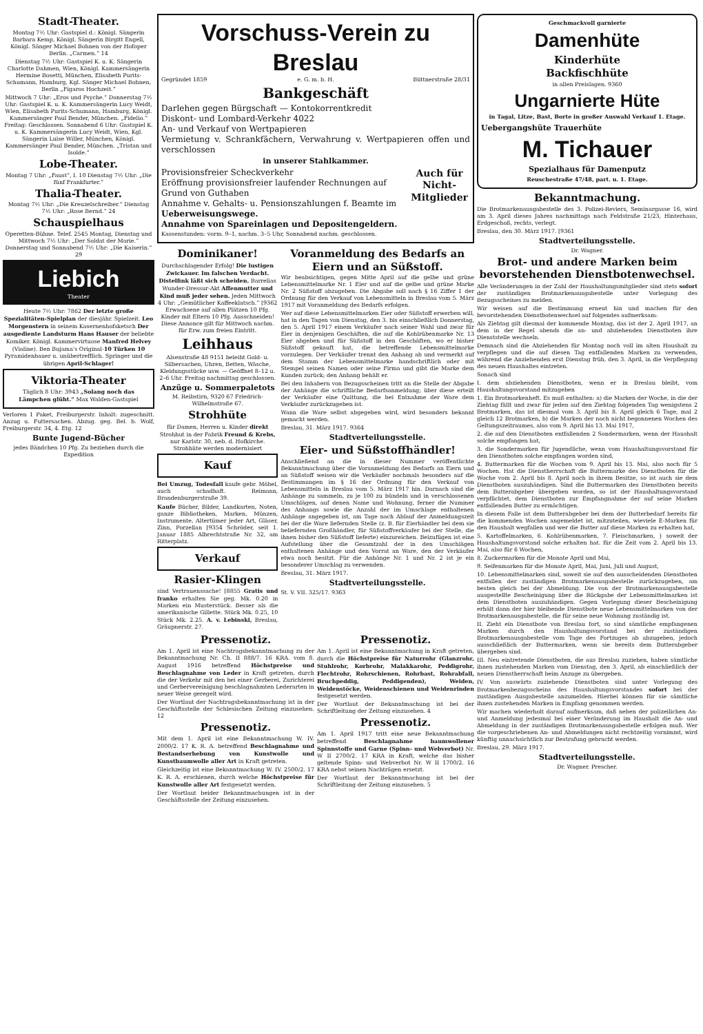Stadt-Theater.
Montag 7½ Uhr: Gastspiel d.: Königl. Sängerin Barbara Kemp, Königl. Sängerin Birgitt Engell, Königl. Sänger Michael Bohnen von der Hofoper Berlin. „Carmen.“ 14
Dienstag 7½ Uhr: Gastspiel K. u. K. Sängerin Charlotte Dahmen, Wien, Königl. Kammersängerin Hermine Bosetti, München, Elisabeth Purits-Schumann, Hamburg, Kgl. Sänger Michael Bohnen, Berlin „Figaros Hochzeit.“
Mittwoch 7 Uhr: „Eros und Psyche.“ Donnerstag 7½ Uhr: Gastspiel K. u. K. Kammersängerin Lucy Weidt, Wien, Elisabeth Purits-Schumann, Hamburg, Königl. Kammersänger Paul Bender, München. „Fidelio.“ Freitag: Geschlossen. Sonnabend 6 Uhr: Gastspiel K. u. K. Kammersängerin Lucy Weidt, Wien, Kgl. Sängerin Luise Willer, München, Königl. Kammersänger Paul Bender, München. „Tristan und Isolde.“
Lobe-Theater.
Montag 7 Uhr: „Faust“, I. 10 Dienstag 7½ Uhr: „Die fünf Frankfurter.“
Thalia-Theater.
Montag 7½ Uhr: „Die Kreuzelschreiber.“ Dienstag 7½ Uhr: „Rose Bernd.“ 24
Schauspielhaus
Operetten-Bühne. Telef. 2545 Montag, Dienstag und Mittwoch 7½ Uhr: „Der Soldat der Marie.“ Donnerstag und Sonnabend 7½ Uhr: „Die Kaiserin.“ 29
Liebich
Theater
Heute 7½ Uhr: 7862 Der letzte große Spezialitäten-Spielplan der diesjähr. Spielzeit. Leo Morgenstern in seinem Kasernenhofsketsch Der ausgediente Landsturm Hans Hauser der beliebte Komiker. Königl. Kammervirtuose Manfred Helvey (Violine). Ben Bujama's Original-10 Türken 10 Pyramidenbauer u. unübertrefflich. Springer und die übrigen April-Schlager!
Viktoria-Theater
Täglich 8 Uhr: 3943 „Solang noch das Lämpchen glüht.“ Max Walden-Gastspiel
Verloren 1 Paket, Freiburgerstr. Inhalt: zugeschnitt. Anzug u. Futtersachen. Abzug. geg. Bel. b. Wolf, Freiburgerstr. 34, 4. Etg. 12
Bunte Jugend-Bücher
jedes Bändchen 10 Pfg. Zu beziehen durch die Expedition
Vorschuss-Verein zu Breslau
Gegründet 1859 e. G. m. b. H. Büttnerstraße 28/31
Bankgeschäft
Darlehen gegen Bürgschaft — Kontokorrentkredit
Diskont- und Lombard-Verkehr 4022
An- und Verkauf von Wertpapieren
Vermietung v. Schrankfächern, Verwahrung v. Wertpapieren offen und verschlossen
in unserer Stahlkammer.
Provisionsfreier Scheckverkehr
Eröffnung provisionsfreier laufender Rechnungen auf Grund von Guthaben
Annahme v. Gehalts- u. Pensionszahlungen f. Beamte im
Ueberweisungswege.
Annahme von Spareinlagen und Depositengeldern.
Auch für Nicht-Mitglieder
Kassenstunden: vorm. 9–1, nachm. 3–5 Uhr, Sonnabend nachm. geschlossen.
Dominikaner!
Durchschlagender Erfolg! Die lustigen Zwickauer. Im falschen Verdacht. Distelfink läßt sich scheiden. Barrelias Wunder-Dressur-Akt Affenmutter und Kind muß jeder sehen. Jeden Mittwoch 4 Uhr: „Gemütlicher Kaffeeklatsch.“ [9362 Erwachsene auf allen Plätzen 10 Pfg. Kinder mit Eltern 10 Pfg. Ausschneiden! Diese Annonce gilt für Mittwoch nachm. für Erw. zum freien Eintritt.
Leihhaus
Alsenstraße 48 9151 beleiht Gold- u. Silbersachen, Uhren, Betten, Wäsche, Kleidungsstücke usw. — Geöffnet 8–12 u. 2–6 Uhr. Freitag nachmittag geschlossen.
Anzüge u. Sommerpaletots
M. Reibstirn, 9320 67 Friedrich-Wilhelmstraße 67.
Strohhüte
für Damen, Herren u. Kinder direkt Strohhut in der Fabrik Freund & Krebs, nur Karlstr. 30, neb. d. Hofkirche. Strohhüte werden modernisiert
Kauf
Bei Umzug, Todesfall kaufe gebr. Möbel, auch schadhaft. Reimann, Brandenburgerstraße 39.
Kaufe Bücher, Bilder, Landkarten, Noten, ganze Bibliotheken, Marken, Münzen, Instrumente, Altertümer jeder Art, Gläser, Zinn, Porzellan [9354 Schröder, seit 1. Januar 1885 Albrechtstraße Nr. 32, am Ritterplatz.
Verkauf
Rasier-Klingen
sind Vertrauenssache! [8855 Gratis und franko erhalten Sie geg. Mk. 0.20 in Marken ein Musterstück. Besser als die amerikanische Gillette. Stück Mk. 0.25, 10 Stück Mk. 2.25. A. v. Lebinski, Breslau, Gräupnerstr. 27.
Voranmeldung des Bedarfs an Eiern und an Süßstoff.
Wir beabsichtigen, gegen Mitte April auf die gelbe und grüne Lebensmittelmarke Nr. 1 Eier und auf die gelbe und grüne Marke Nr. 2 Süßstoff abzugeben. Die Abgabe soll nach § 16 Ziffer 1 der Ordnung für den Verkauf von Lebensmitteln in Breslau vom 5. März 1917 mit Voranmeldung des Bedarfs erfolgen.
Wer auf diese Lebensmittelmarken Eier oder Süßstoff erwerben will, hat in den Tagen von Dienstag, den 3. bis einschließlich Donnerstag, den 5. April 1917 einem Verkäufer nach seiner Wahl und zwar für Eier in denjenigen Geschäften, die auf die Kohlrübenmarke Nr. 13 Eier abgeben und für Süßstoff in den Geschäften, wo er bisher Süßstoff gekauft hat, die betreffende Lebensmittelmarke vorzulegen. Der Verkäufer trennt den Anhang ab und vermerkt auf dem Stamm der Lebensmittelmarke handschriftlich oder mit Stempel seinen Namen oder seine Firma und gibt die Marke dem Kunden zurück; den Anhang behält er.
Bei den Inhabern von Bezugsscheinen tritt an die Stelle der Abgabe der Anhänge die schriftliche Bedarfsanmeldung; über diese erteilt der Verkäufer eine Quittung, die bei Entnahme der Ware dem Verkäufer zurückzugeben ist.
Wann die Ware selbst abgegeben wird, wird besonders bekannt gemacht werden.
Breslau, 31. März 1917. 9364
Stadtverteilungsstelle.
Eier- und Süßstoffhändler!
Anschließend an die in dieser Nummer veröffentlichte Bekanntmachung über die Voranmeldung des Bedarfs an Eiern und an Süßstoff weisen wir die Verkäufer nochmals besonders auf die Bestimmungen im § 16 der Ordnung für den Verkauf von Lebensmitteln in Breslau vom 5. März 1917 hin. Darnach sind die Anhänge zu sammeln, zu je 100 zu bündeln und in verschlossenen Umschlägen, auf denen Name und Wohnung, ferner die Nummer des Anhangs sowie die Anzahl der im Umschlage enthaltenen Anhänge angegeben ist, am Tage nach Ablauf der Anmeldungszeit bei der die Ware liefernden Stelle (z. B. für Eierhändler bei dem sie beliefernden Großhändler, für Süßstoffverkäufer bei der Stelle, die ihnen bisher den Süßstoff lieferte) einzureichen. Beizufügen ist eine Aufstellung über die Gesamtzahl der in den Umschlägen enthaltenen Anhänge und den Vorrat an Ware, den der Verkäufer etwa noch besitzt. Für die Anhänge Nr. 1 und Nr. 2 ist je ein besonderer Umschlag zu verwenden.
Breslau, 31. März 1917.
Stadtverteilungsstelle.
St. V. VII. 325/17. 9363
Pressenotiz.
Am 1. April ist eine Nachtragsbekanntmachung zu der Bekanntmachung Nr. Ch. II 888/7. 16 KRA. vom 8. August 1916 betreffend Höchstpreise und Beschlagnahme von Leder in Kraft getreten, durch die der Verkehr mit den bei einer Gerberei, Zurichterei und Gerbervereinigung beschlagnahmten Lederarten in neuer Weise geregelt wird.
Der Wortlaut der Nachtragsbekanntmachung ist in der Geschäftsstelle der Schlesischen Zeitung einzusehen. 12
Pressenotiz.
Mit dem 1. April ist eine Bekanntmachung W. IV. 2000/2. 17 K. R. A. betreffend Beschlagnahme und Bestandserhebung von Kunstwolle und Kunstbaumwolle aller Art in Kraft getreten.
Gleichzeitig ist eine Bekanntmachung W. IV. 2500/2. 17 K. R. A. erschienen, durch welche Höchstpreise für Kunstwolle aller Art festgesetzt werden.
Der Wortlaut beider Bekanntmachungen ist in der Geschäftsstelle der Zeitung einzusehen.
Pressenotiz.
Am 1. April ist eine Bekanntmachung in Kraft getreten, durch die Höchstpreise für Naturrohr (Glanzrohr, Stuhlrohr, Korbrohr, Malakkarohr, Peddigrohr, Flechtrohr, Rohrschienen, Rohrbast, Rohrabfall, Bruchpeddig, Peddigenden), Weiden, Weidenstöcke, Weidenschienen und Weidenrinden festgesetzt werden.
Der Wortlaut der Bekanntmachung ist bei der Schriftleitung der Zeitung einzusehen. 4
Pressenotiz.
Am 1. April 1917 tritt eine neue Bekanntmachung betreffend Beschlagnahme baumwollener Spinnstoffe und Garne (Spinn- und Webverbot) Nr. W II 2700/2. 17 KRA in Kraft, welche das bisher geltende Spinn- und Webverbot Nr. W II 1700/2. 16 KRA nebst seinen Nachträgen ersetzt.
Der Wortlaut der Bekanntmachung ist bei der Schriftleitung der Zeitung einzusehen. 5
Geschmackvoll garnierte
Damenhüte
Kinderhüte
Backfischhüte
in allen Preislagen. 9360
Ungarnierte Hüte
in Tagal, Litze, Bast, Borte in großer Auswahl Verkauf 1. Etage.
Uebergangshüte Trauerhüte
M. Tichauer
Spezialhaus für Damenputz
Reuschestraße 47/48, part. u. 1. Etage.
Bekanntmachung.
Die Brotmarkenausgabestelle des 3. Polizei-Reviers, Seminargasse 16, wird am 3. April dieses Jahres nachmittags nach Feldstraße 21/23, Hinterhaus, Erdgeschoß, rechts, verlegt.
Breslau, den 30. März 1917. [9361
Stadtverteilungsstelle.
Dr. Wagner.
Brot- und andere Marken beim bevorstehenden Dienstbotenwechsel.
Alle Veränderungen in der Zahl der Haushaltungsmitglieder sind stets sofort der zuständigen Brotmarkenausgabestelle unter Vorlegung des Bezugsscheines zu melden.
Wir weisen auf die Bestimmung erneut hin und machen für den bevorstehenden Dienstbotenwechsel auf folgendes aufmerksam:
Als Ziehtag gilt diesmal der kommende Montag, das ist der 2. April 1917, an dem in der Regel abends die an- und abziehenden Dienstboten ihre Dienststelle wechseln.
Demnach sind die Abziehenden für Montag noch voll im alten Haushalt zu verpflegen und die auf diesen Tag entfallenden Marken zu verwenden, während die Anziehenden erst Dienstag früh, den 3. April, in die Verpflegung des neuen Haushaltes eintreten.
Sonach sind
I. dem abziehenden Dienstboten, wenn er in Breslau bleibt, vom Haushaltungsvorstand mitzugeben
1. Ein Brotmarkenheft. Es muß enthalten: a) die Marken der Woche, in die der Ziehtag fällt und zwar für jeden auf den Ziehtag folgenden Tag wenigstens 2 Brotmarken, das ist diesmal vom 3. April bis 8. April gleich 6 Tage, mal 2 gleich 12 Brotmarken, b) die Marken der noch nicht begonnenen Wochen des Geltungszeitraumes, also vom 9. April bis 13. Mai 1917,
2. die auf den Dienstboten entfallenden 2 Sondermarken, wenn der Haushalt solche empfangen hat,
3. die Sondermarken für Jugendliche, wenn vom Haushaltungsvorstand für den Dienstboten solche empfangen worden sind,
4. Buttermarken für die Wochen vom 9. April bis 13. Mai, also noch für 5 Wochen. Hat die Dienstherrschaft die Buttermarke des Dienstboten für die Woche vom 2. April bis 8. April noch in ihrem Besitze, so ist auch sie dem Dienstboten auszuhändigen. Sind die Buttermarken des Dienstboten bereits dem Butterabgeber übergeben worden, so ist der Haushaltungsvorstand verpflichtet, dem Dienstboten zur Empfangnahme der auf seine Marken entfallenden Butter zu ermächtigen.
In diesem Falle ist dem Butterabgeber bei dem der Butterbedarf bereits für die kommenden Wochen angemeldet ist, mitzuteilen, wieviele E-Marken für den Haushalt wegfallen und wer die Butter auf diese Marken zu erhalten hat,
5. Kartoffelmarken, 6. Kohlrübenmarken, 7. Fleischmarken, } soweit der Haushaltungsvorstand solche erhalten hat. für die Zeit vom 2. April bis 13. Mai, also für 6 Wochen,
8. Zuckermarken für die Monate April und Mai,
9. Seifenmarken für die Monate April, Mai, Juni, Juli und August,
10. Lebensmittelmarken sind, soweit sie auf den ausscheidenden Dienstboten entfallen der zuständigen Brotmarkenausgabestelle zurückzugeben, am besten gleich bei der Abmeldung. Die von der Brotmarkenausgabestelle ausgestellte Bescheinigung über die Rückgabe der Lebensmittelmarken ist dem Dienstboten auszuhändigen. Gegen Vorlegung dieser Bescheinigung erhält dann der hier bleibende Dienstbote neue Lebensmittelmarken von der Brotmarkenausgabestelle, die für seine neue Wohnung zuständig ist.
II. Zieht ein Dienstbote von Breslau fort, so sind sämtliche empfangenen Marken durch den Haushaltungsvorstand bei der zuständigen Brotmarkenausgabestelle vom Tage des Fortzuges ab abzugeben, jedoch ausschließlich der Buttermarken, wenn sie bereits dem Butterabgeber übergeben sind.
III. Neu eintretende Dienstboten, die aus Breslau zuziehen, haben sämtliche ihnen zustehenden Marken vom Dienstag, den 3. April, ab einschließlich der neuen Dienstherrschaft beim Anzuge zu übergeben.
IV. Von auswärts zuziehende Dienstboten sind unter Vorlegung des Brotmarkenbezugsscheins des Haushaltungsvorstandes sofort bei der zuständigen Ausgabestelle anzumelden. Hierbei können für sie sämtliche ihnen zustehenden Marken in Empfang genommen werden.
Wir machen wiederholt darauf aufmerksam, daß neben der polizeilichen An- und Anmeldung jedesmal bei einer Veränderung im Haushalt die An- und Abmeldung in der zuständigen Brotmarkenausgabestelle erfolgen muß. Wer die vorgeschriebenen An- und Abmeldungen nicht rechtzeitig vornimmt, wird künftig unnachsichtlich zur Bestrafung gebracht werden.
Breslau, 29. März 1917.
Stadtverteilungsstelle.
Dr. Wagner. Prescher.